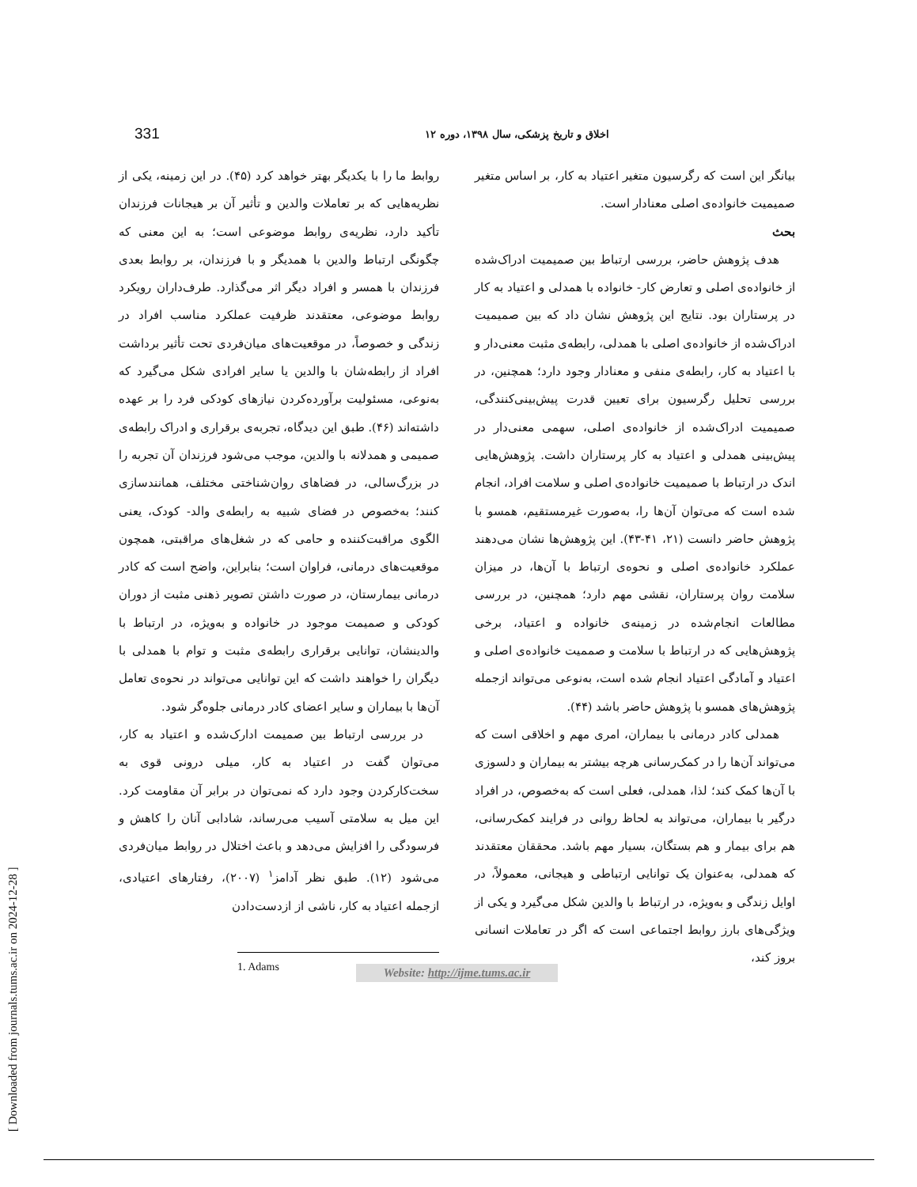331 اخلاق و تاریخ پزشکی، سال ۱۳۹۸، دوره ۱۲
بیانگر این است که رگرسیون متغیر اعتیاد به کار، بر اساس متغیر صمیمیت خانواده‌ی اصلی معنادار است.
بحث
هدف پژوهش حاضر، بررسی ارتباط بین صمیمیت ادراک‌شده از خانواده‌ی اصلی و تعارض کار- خانواده با همدلی و اعتیاد به کار در پرستاران بود. نتایج این پژوهش نشان داد که بین صمیمیت ادراک‌شده از خانواده‌ی اصلی با همدلی، رابطه‌ی مثبت معنی‌دار و با اعتیاد به کار، رابطه‌ی منفی و معنادار وجود دارد؛ همچنین، در بررسی تحلیل رگرسیون برای تعیین قدرت پیش‌بینی‌کنندگی، صمیمیت ادراک‌شده از خانواده‌ی اصلی، سهمی معنی‌دار در پیش‌بینی همدلی و اعتیاد به کار پرستاران داشت. پژوهش‌هایی اندک در ارتباط با صمیمیت خانواده‌ی اصلی و سلامت افراد، انجام شده است که می‌توان آن‌ها را، به‌صورت غیرمستقیم، همسو با پژوهش حاضر دانست (۲۱، ۴۱-۴۳). این پژوهش‌ها نشان می‌دهند عملکرد خانواده‌ی اصلی و نحوه‌ی ارتباط با آن‌ها، در میزان سلامت روان پرستاران، نقشی مهم دارد؛ همچنین، در بررسی مطالعات انجام‌شده در زمینه‌ی خانواده و اعتیاد، برخی پژوهش‌هایی که در ارتباط با سلامت و صممیت خانواده‌ی اصلی و اعتیاد و آمادگی اعتیاد انجام شده است، به‌نوعی می‌تواند ازجمله پژوهش‌های همسو با پژوهش حاضر باشد (۴۴).
همدلی کادر درمانی با بیماران، امری مهم و اخلاقی است که می‌تواند آن‌ها را در کمک‌رسانی هرچه بیشتر به بیماران و دلسوزی با آن‌ها کمک کند؛ لذا، همدلی، فعلی است که به‌خصوص، در افراد درگیر با بیماران، می‌تواند به لحاظ روانی در فرایند کمک‌رسانی، هم برای بیمار و هم بستگان، بسیار مهم باشد. محققان معتقدند که همدلی، به‌عنوان یک توانایی ارتباطی و هیجانی، معمولاً، در اوایل زندگی و به‌ویژه، در ارتباط با والدین شکل می‌گیرد و یکی از ویژگی‌های بارز روابط اجتماعی است که اگر در تعاملات انسانی بروز کند،
روابط ما را با یکدیگر بهتر خواهد کرد (۴۵). در این زمینه، یکی از نظریه‌هایی که بر تعاملات والدین و تأثیر آن بر هیجانات فرزندان تأکید دارد، نظریه‌ی روابط موضوعی است؛ به این معنی که چگونگی ارتباط والدین با همدیگر و با فرزندان، بر روابط بعدی فرزندان با همسر و افراد دیگر اثر می‌گذارد. طرف‌داران رویکرد روابط موضوعی، معتقدند ظرفیت عملکرد مناسب افراد در زندگی و خصوصاً، در موقعیت‌های میان‌فردی تحت تأثیر برداشت افراد از رابطه‌شان با والدین یا سایر افرادی شکل می‌گیرد که به‌نوعی، مسئولیت برآورده‌کردن نیازهای کودکی فرد را بر عهده داشته‌اند (۴۶). طبق این دیدگاه، تجربه‌ی برقراری و ادراک رابطه‌ی صمیمی و همدلانه با والدین، موجب می‌شود فرزندان آن تجربه را در بزرگ‌سالی، در فضاهای روان‌شناختی مختلف، همانندسازی کنند؛ به‌خصوص در فضای شبیه به رابطه‌ی والد- کودک، یعنی الگوی مراقبت‌کننده و حامی که در شغل‌های مراقبتی، همچون موقعیت‌های درمانی، فراوان است؛ بنابراین، واضح است که کادر درمانی بیمارستان، در صورت داشتن تصویر ذهنی مثبت از دوران کودکی و صمیمت موجود در خانواده و به‌ویژه، در ارتباط با والدینشان، توانایی برقراری رابطه‌ی مثبت و توام با همدلی با دیگران را خواهند داشت که این توانایی می‌تواند در نحوه‌ی تعامل آن‌ها با بیماران و سایر اعضای کادر درمانی جلوه‌گر شود.
در بررسی ارتباط بین صمیمت ادارک‌شده و اعتیاد به کار، می‌توان گفت در اعتیاد به کار، میلی درونی قوی به سخت‌کارکردن وجود دارد که نمی‌توان در برابر آن مقاومت کرد. این میل به سلامتی آسیب می‌رساند، شادابی آنان را کاهش و فرسودگی را افزایش می‌دهد و باعث اختلال در روابط میان‌فردی می‌شود (۱۲). طبق نظر آدامز<sup>۱</sup> (۲۰۰۷)، رفتارهای اعتیادی، ازجمله اعتیاد به کار، ناشی از ازدست‌دادن
1. Adams
Website: http://ijme.tums.ac.ir
[ Downloaded from journals.tums.ac.ir on 2024-12-28 ]